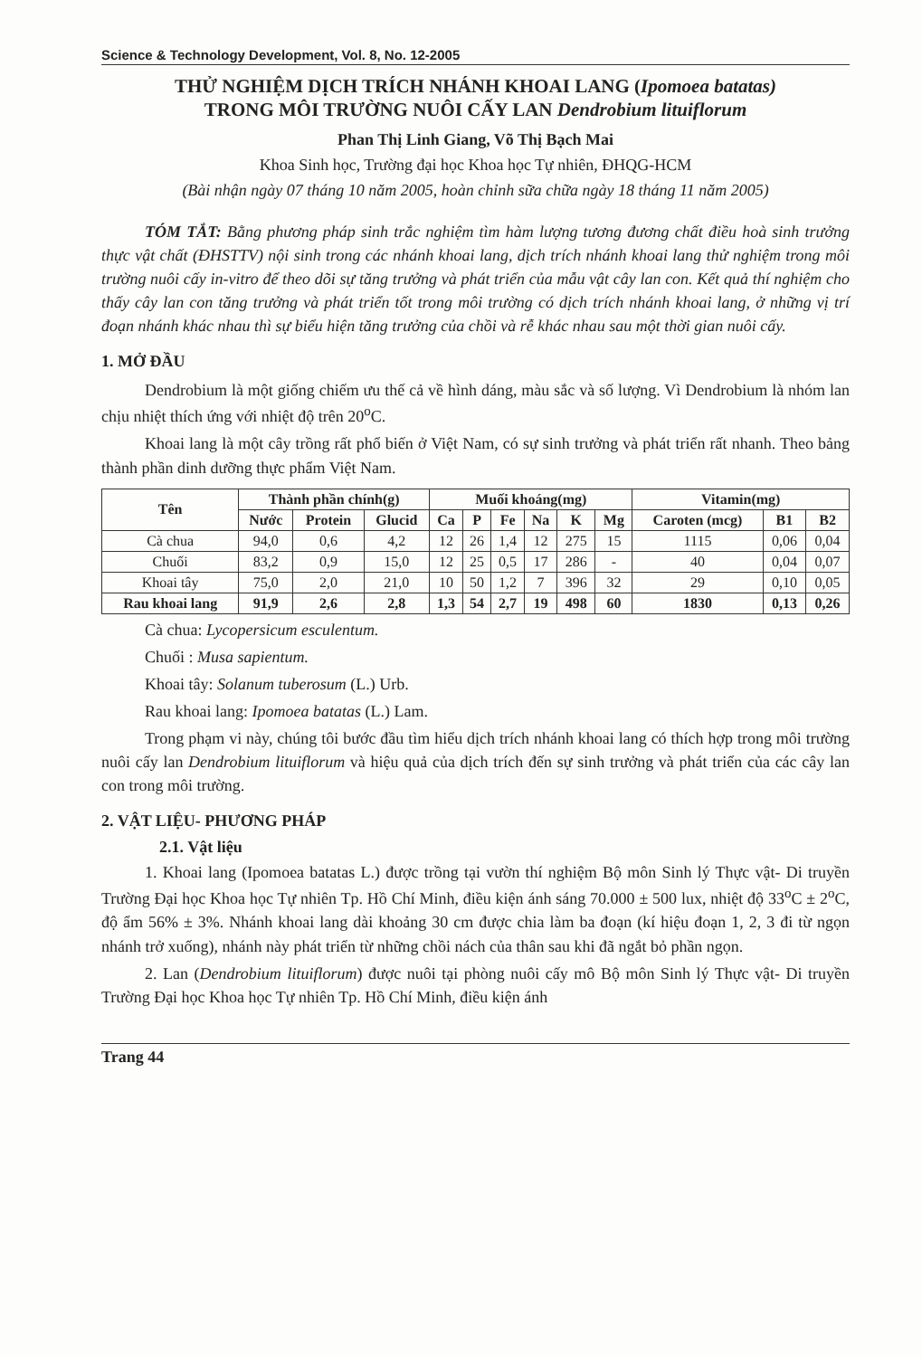Science & Technology Development, Vol. 8, No. 12-2005
THỬ NGHIỆM DỊCH TRÍCH NHÁNH KHOAI LANG (Ipomoea batatas)
TRONG MÔI TRƯỜNG NUÔI CẤY LAN Dendrobium lituiflorum
Phan Thị Linh Giang, Võ Thị Bạch Mai
Khoa Sinh học, Trường đại học Khoa học Tự nhiên, ĐHQG-HCM
(Bài nhận ngày 07 tháng 10 năm 2005, hoàn chỉnh sữa chữa ngày 18 tháng 11 năm 2005)
TÓM TẮT: Bằng phương pháp sinh trắc nghiệm tìm hàm lượng tương đương chất điều hoà sinh trưởng thực vật chất (ĐHSTTV) nội sinh trong các nhánh khoai lang, dịch trích nhánh khoai lang thử nghiệm trong môi trường nuôi cấy in-vitro để theo dõi sự tăng trưởng và phát triển của mẫu vật cây lan con. Kết quả thí nghiệm cho thấy cây lan con tăng trưởng và phát triển tốt trong môi trường có dịch trích nhánh khoai lang, ở những vị trí đoạn nhánh khác nhau thì sự biểu hiện tăng trưởng của chồi và rễ khác nhau sau một thời gian nuôi cấy.
1. MỞ ĐẦU
Dendrobium là một giống chiếm ưu thế cả về hình dáng, màu sắc và số lượng. Vì Dendrobium là nhóm lan chịu nhiệt thích ứng với nhiệt độ trên 20<sup>o</sup>C.
Khoai lang là một cây trồng rất phổ biến ở Việt Nam, có sự sinh trưởng và phát triển rất nhanh. Theo bảng thành phần dinh dưỡng thực phẩm Việt Nam.
| Tên | Thành phần chính(g) | | | Muối khoáng(mg) | | | | | | Vitamin(mg) | | |
| --- | --- | --- | --- | --- | --- | --- | --- | --- | --- | --- | --- | --- |
| | Nước | Protein | Glucid | Ca | P | Fe | Na | K | Mg | Caroten (mcg) | B1 | B2 |
| Cà chua | 94,0 | 0,6 | 4,2 | 12 | 26 | 1,4 | 12 | 275 | 15 | 1115 | 0,06 | 0,04 |
| Chuối | 83,2 | 0,9 | 15,0 | 12 | 25 | 0,5 | 17 | 286 | - | 40 | 0,04 | 0,07 |
| Khoai tây | 75,0 | 2,0 | 21,0 | 10 | 50 | 1,2 | 7 | 396 | 32 | 29 | 0,10 | 0,05 |
| Rau khoai lang | 91,9 | 2,6 | 2,8 | 1,3 | 54 | 2,7 | 19 | 498 | 60 | 1830 | 0,13 | 0,26 |
Cà chua: Lycopersicum esculentum.
Chuối : Musa sapientum.
Khoai tây: Solanum tuberosum (L.) Urb.
Rau khoai lang: Ipomoea batatas (L.) Lam.
Trong phạm vi này, chúng tôi bước đầu tìm hiểu dịch trích nhánh khoai lang có thích hợp trong môi trường nuôi cấy lan Dendrobium lituiflorum và hiệu quả của dịch trích đến sự sinh trưởng và phát triển của các cây lan con trong môi trường.
2. VẬT LIỆU- PHƯƠNG PHÁP
2.1. Vật liệu
1. Khoai lang (Ipomoea batatas L.) được trồng tại vườn thí nghiệm Bộ môn Sinh lý Thực vật- Di truyền Trường Đại học Khoa học Tự nhiên Tp. Hồ Chí Minh, điều kiện ánh sáng 70.000 ± 500 lux, nhiệt độ 33<sup>o</sup>C ± 2<sup>o</sup>C, độ ẩm 56% ± 3%. Nhánh khoai lang dài khoảng 30 cm được chia làm ba đoạn (kí hiệu đoạn 1, 2, 3 đi từ ngọn nhánh trở xuống), nhánh này phát triển từ những chồi nách của thân sau khi đã ngắt bỏ phần ngọn.
2. Lan (Dendrobium lituiflorum) được nuôi tại phòng nuôi cấy mô Bộ môn Sinh lý Thực vật- Di truyền Trường Đại học Khoa học Tự nhiên Tp. Hồ Chí Minh, điều kiện ánh
Trang 44